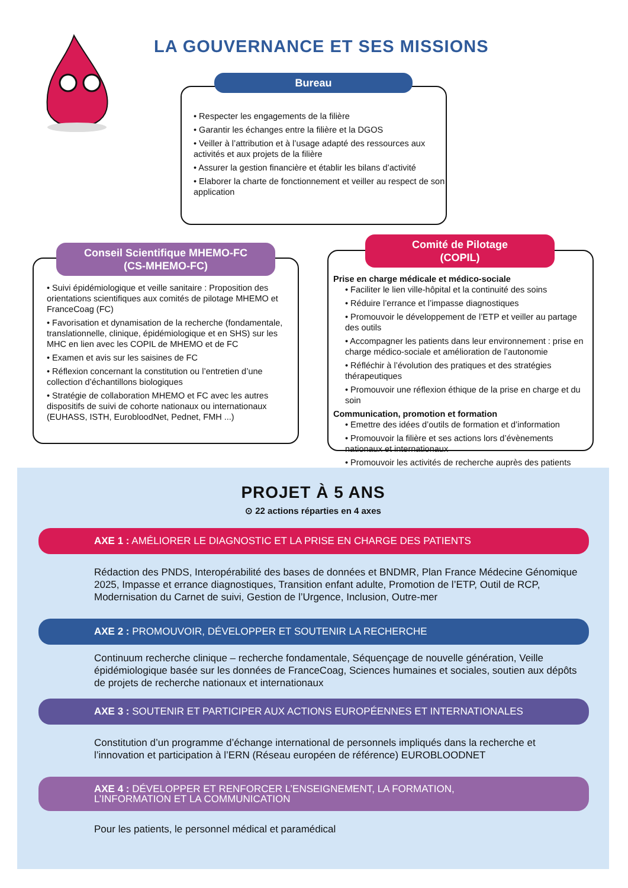LA GOUVERNANCE ET SES MISSIONS
• Respecter les engagements de la filière
• Garantir les échanges entre la filière et la DGOS
• Veiller à l’attribution et à l’usage adapté des ressources aux activités et aux projets de la filière
• Assurer la gestion financière et établir les bilans d’activité
• Elaborer la charte de fonctionnement et veiller au respect de son application
Bureau
• Suivi épidémiologique et veille sanitaire : Proposition des orientations scientifiques aux comités de pilotage MHEMO et FranceCoag (FC)
• Favorisation et dynamisation de la recherche (fondamentale, translationnelle, clinique, épidémiologique et en SHS) sur les MHC en lien avec les COPIL de MHEMO et de FC
• Examen et avis sur les saisines de FC
• Réflexion concernant la constitution ou l’entretien d’une collection d’échantillons biologiques
• Stratégie de collaboration MHEMO et FC avec les autres dispositifs de suivi de cohorte nationaux ou internationaux (EUHASS, ISTH, EurobloodNet, Pednet, FMH ...)
Conseil Scientifique MHEMO-FC
(CS-MHEMO-FC)
Prise en charge médicale et médico-sociale
• Faciliter le lien ville-hôpital et la continuité des soins
• Réduire l’errance et l’impasse diagnostiques
• Promouvoir le développement de l’ETP et veiller au partage des outils
• Accompagner les patients dans leur environnement : prise en charge médico-sociale et amélioration de l’autonomie
• Réfléchir à l’évolution des pratiques et des stratégies thérapeutiques
• Promouvoir une réflexion éthique de la prise en charge et du soin
Communication, promotion et formation
• Emettre des idées d’outils de formation et d’information
• Promouvoir la filière et ses actions lors d’évènements nationaux et internationaux
• Promouvoir les activités de recherche auprès des patients
Comité de Pilotage
(COPIL)
PROJET À 5 ANS
⊙ 22 actions réparties en 4 axes
AXE 1 : AMÉLIORER LE DIAGNOSTIC ET LA PRISE EN CHARGE DES PATIENTS
Rédaction des PNDS, Interopérabilité des bases de données et BNDMR, Plan France Médecine Génomique 2025, Impasse et errance diagnostiques, Transition enfant adulte, Promotion de l’ETP, Outil de RCP, Modernisation du Carnet de suivi, Gestion de l’Urgence, Inclusion, Outre-mer
AXE 2 : PROMOUVOIR, DÉVELOPPER ET SOUTENIR LA RECHERCHE
Continuum recherche clinique – recherche fondamentale, Séquençage de nouvelle génération, Veille épidémiologique basée sur les données de FranceCoag, Sciences humaines et sociales, soutien aux dépôts de projets de recherche nationaux et internationaux
AXE 3 : SOUTENIR ET PARTICIPER AUX ACTIONS EUROPÉENNES ET INTERNATIONALES
Constitution d’un programme d’échange international de personnels impliqués dans la recherche et l’innovation et participation à l’ERN (Réseau européen de référence) EUROBLOODNET
AXE 4 : DÉVELOPPER ET RENFORCER L’ENSEIGNEMENT, LA FORMATION,
L’INFORMATION ET LA COMMUNICATION
Pour les patients, le personnel médical et paramédical